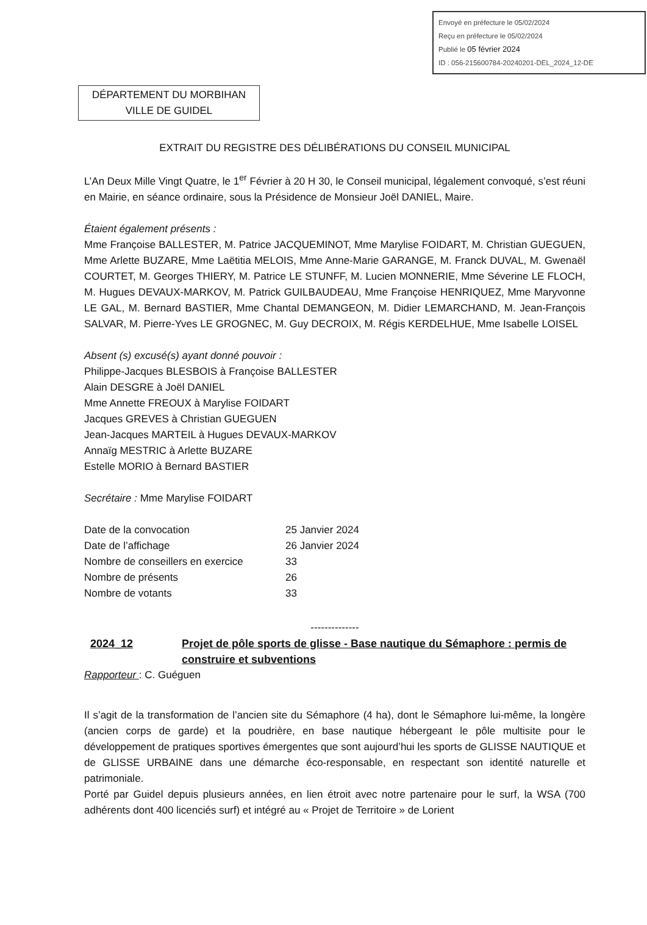Envoyé en préfecture le 05/02/2024
Reçu en préfecture le 05/02/2024
Publié le 05 février 2024
ID : 056-215600784-20240201-DEL_2024_12-DE
DÉPARTEMENT DU MORBIHAN
VILLE DE GUIDEL
EXTRAIT DU REGISTRE DES DÉLIBÉRATIONS DU CONSEIL MUNICIPAL
L’An Deux Mille Vingt Quatre, le 1<sup>er</sup> Février à 20 H 30, le Conseil municipal, légalement convoqué, s’est réuni en Mairie, en séance ordinaire, sous la Présidence de Monsieur Joël DANIEL, Maire.
Étaient également présents :
Mme Françoise BALLESTER, M. Patrice JACQUEMINOT, Mme Marylise FOIDART, M. Christian GUEGUEN, Mme Arlette BUZARE, Mme Laëtitia MELOIS, Mme Anne-Marie GARANGE, M. Franck DUVAL, M. Gwenaël COURTET, M. Georges THIERY, M. Patrice LE STUNFF, M. Lucien MONNERIE, Mme Séverine LE FLOCH, M. Hugues DEVAUX-MARKOV, M. Patrick GUILBAUDEAU, Mme Françoise HENRIQUEZ, Mme Maryvonne LE GAL, M. Bernard BASTIER, Mme Chantal DEMANGEON, M. Didier LEMARCHAND, M. Jean-François SALVAR, M. Pierre-Yves LE GROGNEC, M. Guy DECROIX, M. Régis KERDELHUE, Mme Isabelle LOISEL
Absent (s) excusé(s) ayant donné pouvoir :
Philippe-Jacques BLESBOIS à Françoise BALLESTER
Alain DESGRE à Joël DANIEL
Mme Annette FREOUX à Marylise FOIDART
Jacques GREVES à Christian GUEGUEN
Jean-Jacques MARTEIL à Hugues DEVAUX-MARKOV
Annaïg MESTRIC à Arlette BUZARE
Estelle MORIO à Bernard BASTIER
Secrétaire : Mme Marylise FOIDART
| Date de la convocation | 25 Janvier 2024 |
| Date de l’affichage | 26 Janvier 2024 |
| Nombre de conseillers en exercice | 33 |
| Nombre de présents | 26 |
| Nombre de votants | 33 |
--------------
2024_12 Projet de pôle sports de glisse - Base nautique du Sémaphore : permis de construire et subventions
Rapporteur : C. Guéguen
Il s’agit de la transformation de l’ancien site du Sémaphore (4 ha), dont le Sémaphore lui-même, la longère (ancien corps de garde) et la poudrière, en base nautique hébergeant le pôle multisite pour le développement de pratiques sportives émergentes que sont aujourd’hui les sports de GLISSE NAUTIQUE et de GLISSE URBAINE dans une démarche éco-responsable, en respectant son identité naturelle et patrimoniale.
Porté par Guidel depuis plusieurs années, en lien étroit avec notre partenaire pour le surf, la WSA (700 adhérents dont 400 licenciés surf) et intégré au « Projet de Territoire » de Lorient